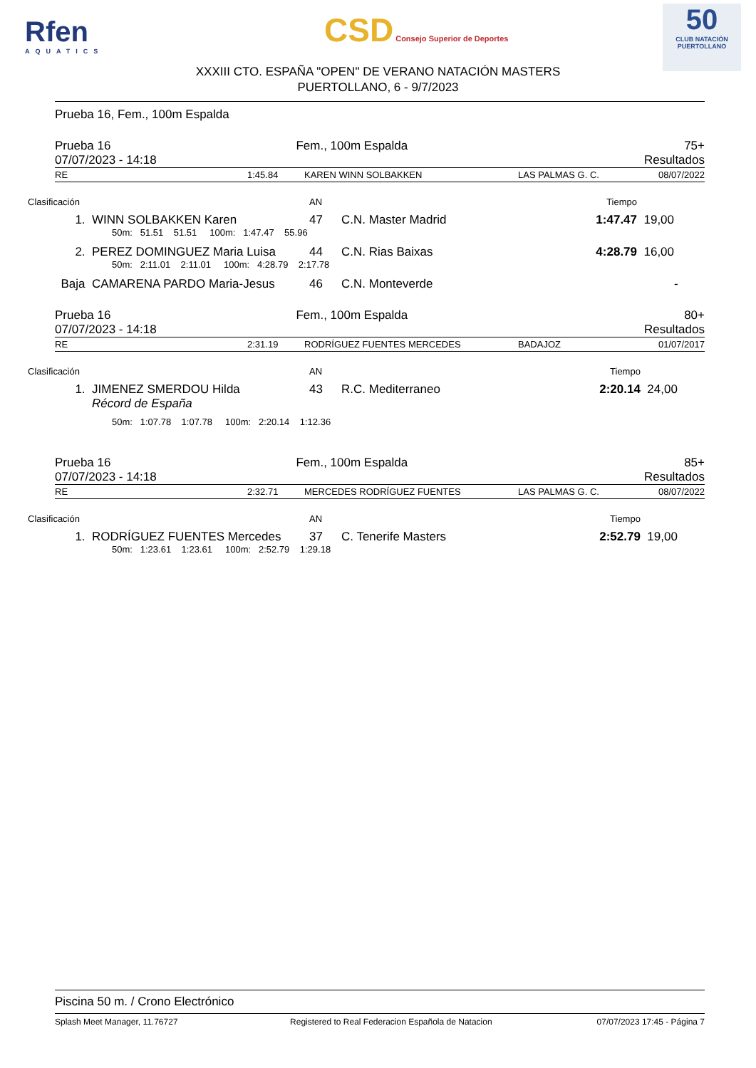Rfen
AQUATICS
CSD Consejo Superior de Deportes
50
CLUB NATACIÓN PUERTOLLANO
XXXIII CTO. ESPAÑA "OPEN" DE VERANO NATACIÓN MASTERS
PUERTOLLANO, 6 - 9/7/2023
Prueba 16, Fem., 100m Espalda
| Prueba 16 07/07/2023 - 14:18 | Fem., 100m Espalda | 75+ Resultados |
| RE | 1:45.84 | KAREN WINN SOLBAKKEN | LAS PALMAS G. C. | 08/07/2022 |
| Clasificación | | AN | | Tiempo | |
| --- | --- | --- | --- | --- | --- |
| 1. | WINN SOLBAKKEN Karen | 47 | C.N. Master Madrid | 1:47.47 | 19,00 |
| | 50m: 51.51 51.51 100m: 1:47.47 55.96 | | | | |
| 2. | PEREZ DOMINGUEZ Maria Luisa | 44 | C.N. Rias Baixas | 4:28.79 | 16,00 |
| | 50m: 2:11.01 2:11.01 100m: 4:28.79 2:17.78 | | | | |
| Baja | CAMARENA PARDO Maria-Jesus | 46 | C.N. Monteverde | | - |
| Prueba 16 07/07/2023 - 14:18 | Fem., 100m Espalda | 80+ Resultados |
| RE | 2:31.19 | RODRÍGUEZ FUENTES MERCEDES | BADAJOZ | 01/07/2017 |
| Clasificación | | AN | | Tiempo | |
| --- | --- | --- | --- | --- | --- |
| 1. | JIMENEZ SMERDOU Hilda | 43 | R.C. Mediterraneo | 2:20.14 | 24,00 |
| | Récord de España | | | | |
| | 50m: 1:07.78 1:07.78 100m: 2:20.14 1:12.36 | | | | |
| Prueba 16 07/07/2023 - 14:18 | Fem., 100m Espalda | 85+ Resultados |
| RE | 2:32.71 | MERCEDES RODRÍGUEZ FUENTES | LAS PALMAS G. C. | 08/07/2022 |
| Clasificación | | AN | | Tiempo | |
| --- | --- | --- | --- | --- | --- |
| 1. | RODRÍGUEZ FUENTES Mercedes | 37 | C. Tenerife Masters | 2:52.79 | 19,00 |
| | 50m: 1:23.61 1:23.61 100m: 2:52.79 1:29.18 | | | | |
Piscina 50 m. / Crono Electrónico
| Splash Meet Manager, 11.76727 | Registered to Real Federacion Española de Natacion | 07/07/2023 17:45 - Página 7 |